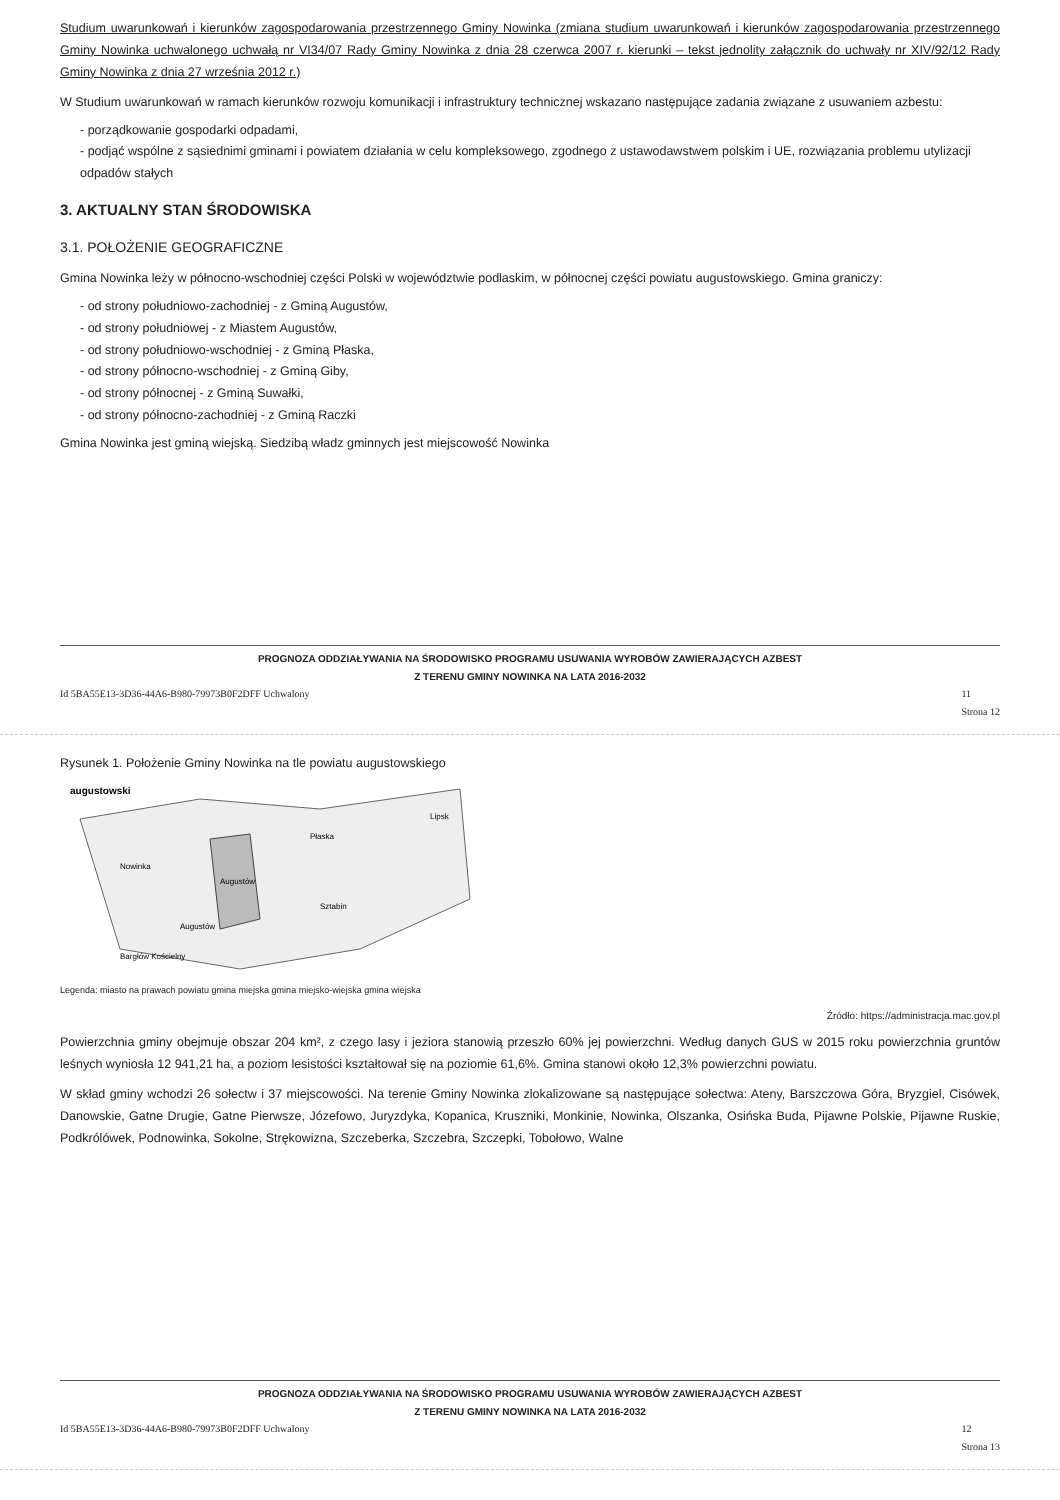Studium uwarunkowań i kierunków zagospodarowania przestrzennego Gminy Nowinka (zmiana studium uwarunkowań i kierunków zagospodarowania przestrzennego Gminy Nowinka uchwalonego uchwałą nr VI34/07 Rady Gminy Nowinka z dnia 28 czerwca 2007 r. kierunki – tekst jednolity załącznik do uchwały nr XIV/92/12 Rady Gminy Nowinka z dnia 27 września 2012 r.)
W Studium uwarunkowań w ramach kierunków rozwoju komunikacji i infrastruktury technicznej wskazano następujące zadania związane z usuwaniem azbestu:
- porządkowanie gospodarki odpadami,
- podjąć wspólne z sąsiednimi gminami i powiatem działania w celu kompleksowego, zgodnego z ustawodawstwem polskim i UE, rozwiązania problemu utylizacji odpadów stałych
3. AKTUALNY STAN ŚRODOWISKA
3.1. POŁOŻENIE GEOGRAFICZNE
Gmina Nowinka leży w północno-wschodniej części Polski w województwie podlaskim, w północnej części powiatu augustowskiego. Gmina graniczy:
- od strony południowo-zachodniej - z Gminą Augustów,
- od strony południowej - z Miastem Augustów,
- od strony południowo-wschodniej - z Gminą Płaska,
- od strony północno-wschodniej - z Gminą Giby,
- od strony północnej - z Gminą Suwałki,
- od strony północno-zachodniej - z Gminą Raczki
Gmina Nowinka jest gminą wiejską. Siedzibą władz gminnych jest miejscowość Nowinka
PROGNOZA ODDZIAŁYWANIA NA ŚRODOWISKO PROGRAMU USUWANIA WYROBÓW ZAWIERAJĄCYCH AZBEST
Z TERENU GMINY NOWINKA NA LATA 2016-2032
Id 5BA55E13-3D36-44A6-B980-79973B0F2DFF Uchwalony 11
Strona 12
Rysunek 1. Położenie Gminy Nowinka na tle powiatu augustowskiego
augustowski
Nowinka
Augustów
Augustów
Bargłów Kościelny
Płaska
Sztabin
Lipsk
Legenda: miasto na prawach powiatu gmina miejska gmina miejsko-wiejska gmina wiejska
Źródło: https://administracja.mac.gov.pl
Powierzchnia gminy obejmuje obszar 204 km², z czego lasy i jeziora stanowią przeszło 60% jej powierzchni. Według danych GUS w 2015 roku powierzchnia gruntów leśnych wyniosła 12 941,21 ha, a poziom lesistości kształtował się na poziomie 61,6%. Gmina stanowi około 12,3% powierzchni powiatu.
W skład gminy wchodzi 26 sołectw i 37 miejscowości. Na terenie Gminy Nowinka zlokalizowane są następujące sołectwa: Ateny, Barszczowa Góra, Bryzgiel, Cisówek, Danowskie, Gatne Drugie, Gatne Pierwsze, Józefowo, Juryzdyka, Kopanica, Kruszniki, Monkinie, Nowinka, Olszanka, Osińska Buda, Pijawne Polskie, Pijawne Ruskie, Podkrólówek, Podnowinka, Sokolne, Strękowizna, Szczeberka, Szczebra, Szczepki, Tobołowo, Walne
PROGNOZA ODDZIAŁYWANIA NA ŚRODOWISKO PROGRAMU USUWANIA WYROBÓW ZAWIERAJĄCYCH AZBEST
Z TERENU GMINY NOWINKA NA LATA 2016-2032
Id 5BA55E13-3D36-44A6-B980-79973B0F2DFF Uchwalony 12
Strona 13